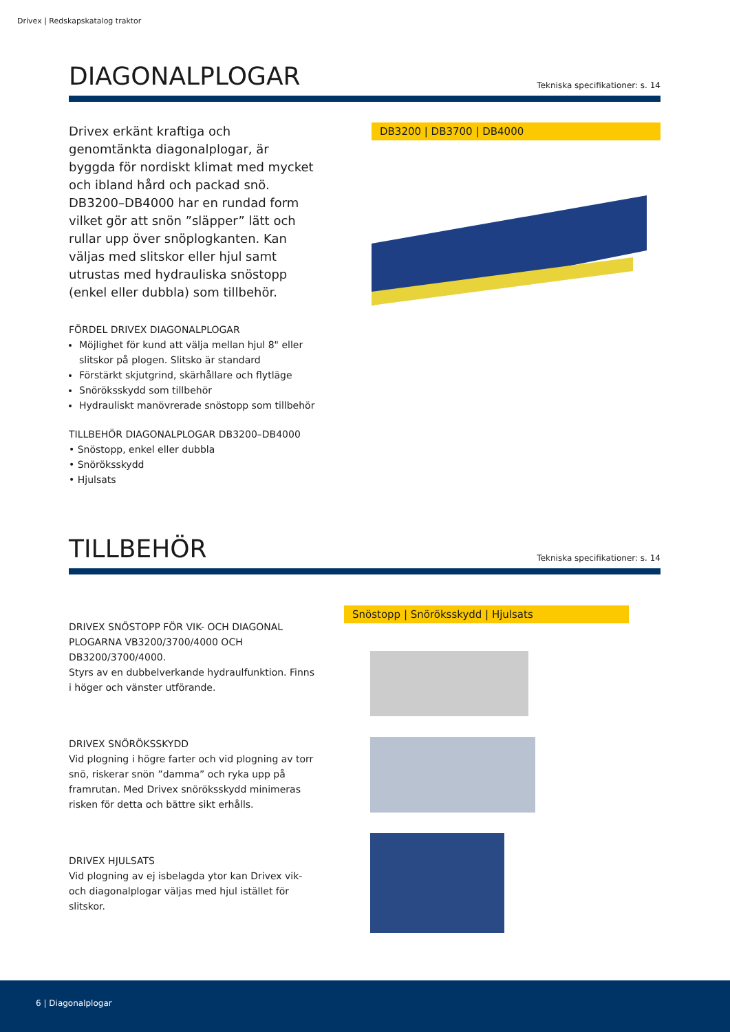Drivex | Redskapskatalog traktor
DIAGONALPLOGAR
Tekniska specifikationer: s. 14
Drivex erkänt kraftiga och genomtänkta diagonalplogar, är byggda för nordiskt klimat med mycket och ibland hård och packad snö. DB3200–DB4000 har en run­dad form vilket gör att snön ”släpper” lätt och rullar upp över snöplogkanten. Kan väljas med slitskor eller hjul samt utrustas med hydrauliska snöstopp (enkel eller dubbla) som tillbehör.
FÖRDEL DRIVEX DIAGONALPLOGAR
Möjlighet för kund att välja mellan hjul 8" eller slitskor på plogen. Slitsko är standard
Förstärkt skjutgrind, skärhållare och flytläge
Snöröksskydd som tillbehör
Hydrauliskt manövrerade snöstopp som tillbehör
TILLBEHÖR DIAGONALPLOGAR DB3200–DB4000
• Snöstopp, enkel eller dubbla
• Snöröksskydd
• Hjulsats
DB3200 | DB3700 | DB4000
TILLBEHÖR
Tekniska specifikationer: s. 14
DRIVEX SNÖSTOPP FÖR VIK- OCH DIAGONAL PLOGARNA VB3200/3700/4000 OCH DB3200/3700/4000.
Styrs av en dubbelverkande hydraulfunktion. Finns i höger och vänster utförande.
DRIVEX SNÖRÖKSSKYDD
Vid plogning i högre farter och vid plogning av torr snö, riskerar snön ”damma” och ryka upp på framrutan. Med Drivex snöröksskydd minimeras risken för detta och bättre sikt erhålls.
DRIVEX HJULSATS
Vid plogning av ej isbelagda ytor kan Drivex vik- och diagonalplogar väljas med hjul istället för slitskor.
Snöstopp | Snöröksskydd | Hjulsats
6 | Diagonalplogar